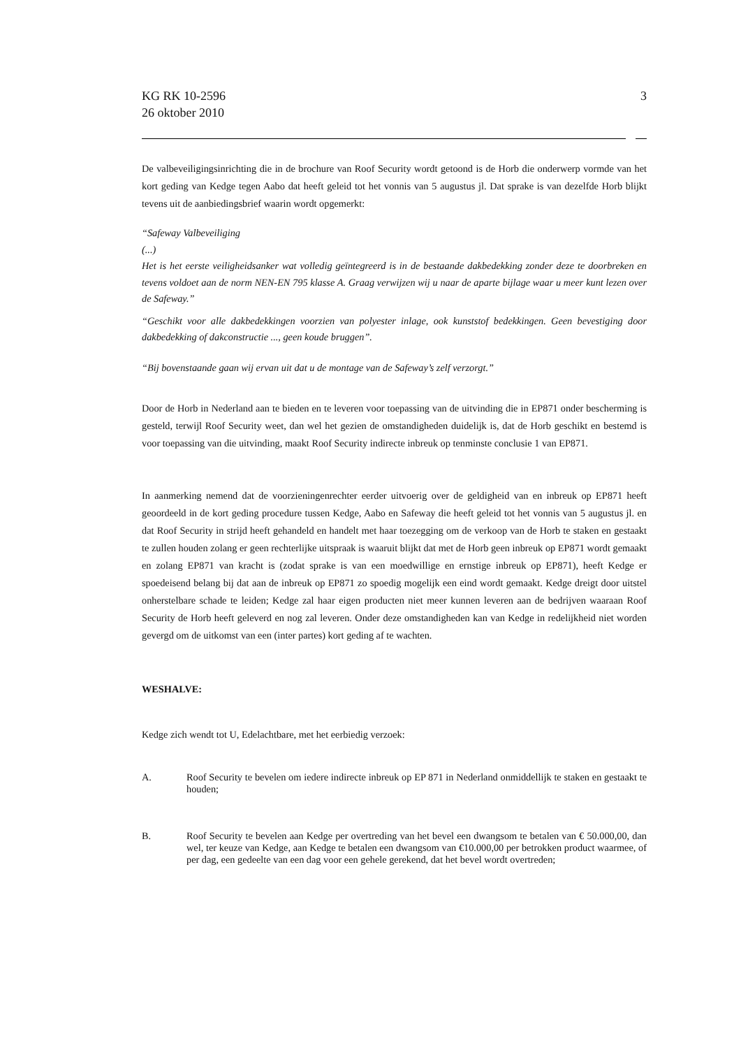KG RK 10-2596
26 oktober 2010
3
De valbeveiligingsinrichting die in de brochure van Roof Security wordt getoond is de Horb die onderwerp vormde van het kort geding van Kedge tegen Aabo dat heeft geleid tot het vonnis van 5 augustus jl. Dat sprake is van dezelfde Horb blijkt tevens uit de aanbiedingsbrief waarin wordt opgemerkt:
“Safeway Valbeveiliging
(...)
Het is het eerste veiligheidsanker wat volledig geïntegreerd is in de bestaande dakbedekking zonder deze te doorbreken en tevens voldoet aan de norm NEN-EN 795 klasse A. Graag verwijzen wij u naar de aparte bijlage waar u meer kunt lezen over de Safeway.”
“Geschikt voor alle dakbedekkingen voorzien van polyester inlage, ook kunststof bedekkingen. Geen bevestiging door dakbedekking of dakconstructie ..., geen koude bruggen”.
“Bij bovenstaande gaan wij ervan uit dat u de montage van de Safeway’s zelf verzorgt.”
Door de Horb in Nederland aan te bieden en te leveren voor toepassing van de uitvinding die in EP871 onder bescherming is gesteld, terwijl Roof Security weet, dan wel het gezien de omstandigheden duidelijk is, dat de Horb geschikt en bestemd is voor toepassing van die uitvinding, maakt Roof Security indirecte inbreuk op tenminste conclusie 1 van EP871.
In aanmerking nemend dat de voorzieningenrechter eerder uitvoerig over de geldigheid van en inbreuk op EP871 heeft geoordeeld in de kort geding procedure tussen Kedge, Aabo en Safeway die heeft geleid tot het vonnis van 5 augustus jl. en dat Roof Security in strijd heeft gehandeld en handelt met haar toezegging om de verkoop van de Horb te staken en gestaakt te zullen houden zolang er geen rechterlijke uitspraak is waaruit blijkt dat met de Horb geen inbreuk op EP871 wordt gemaakt en zolang EP871 van kracht is (zodat sprake is van een moedwillige en ernstige inbreuk op EP871), heeft Kedge er spoedeisend belang bij dat aan de inbreuk op EP871 zo spoedig mogelijk een eind wordt gemaakt. Kedge dreigt door uitstel onherstelbare schade te leiden; Kedge zal haar eigen producten niet meer kunnen leveren aan de bedrijven waaraan Roof Security de Horb heeft geleverd en nog zal leveren. Onder deze omstandigheden kan van Kedge in redelijkheid niet worden gevergd om de uitkomst van een (inter partes) kort geding af te wachten.
WESHALVE:
Kedge zich wendt tot U, Edelachtbare, met het eerbiedig verzoek:
A. Roof Security te bevelen om iedere indirecte inbreuk op EP 871 in Nederland onmiddellijk te staken en gestaakt te houden;
B. Roof Security te bevelen aan Kedge per overtreding van het bevel een dwangsom te betalen van € 50.000,00, dan wel, ter keuze van Kedge, aan Kedge te betalen een dwangsom van €10.000,00 per betrokken product waarmee, of per dag, een gedeelte van een dag voor een gehele gerekend, dat het bevel wordt overtreden;